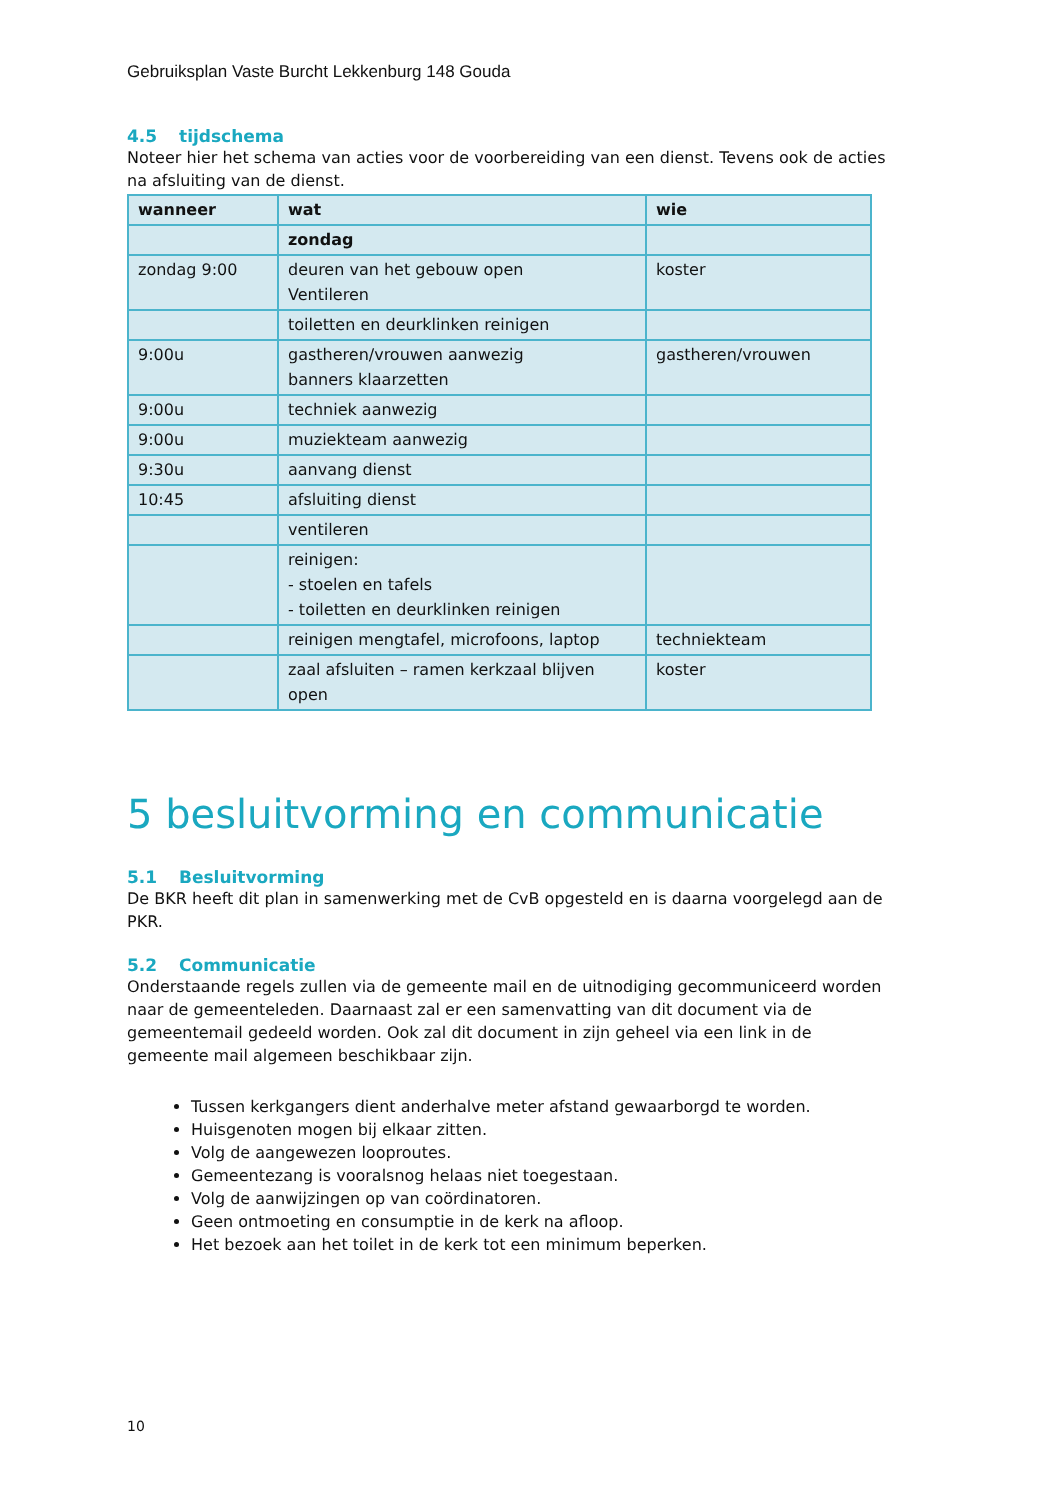Gebruiksplan Vaste Burcht Lekkenburg 148 Gouda
4.5 tijdschema
Noteer hier het schema van acties voor de voorbereiding van een dienst. Tevens ook de acties na afsluiting van de dienst.
| wanneer | wat | wie |
| --- | --- | --- |
| | zondag | |
| zondag 9:00 | deuren van het gebouw open Ventileren | koster |
| | toiletten en deurklinken reinigen | |
| 9:00u | gastheren/vrouwen aanwezig banners klaarzetten | gastheren/vrouwen |
| 9:00u | techniek aanwezig | |
| 9:00u | muziekteam aanwezig | |
| 9:30u | aanvang dienst | |
| 10:45 | afsluiting dienst | |
| | ventileren | |
| | reinigen: - stoelen en tafels - toiletten en deurklinken reinigen | |
| | reinigen mengtafel, microfoons, laptop | techniekteam |
| | zaal afsluiten – ramen kerkzaal blijven open | koster |
5 besluitvorming en communicatie
5.1 Besluitvorming
De BKR heeft dit plan in samenwerking met de CvB opgesteld en is daarna voorgelegd aan de PKR.
5.2 Communicatie
Onderstaande regels zullen via de gemeente mail en de uitnodiging gecommuniceerd worden naar de gemeenteleden. Daarnaast zal er een samenvatting van dit document via de gemeentemail gedeeld worden. Ook zal dit document in zijn geheel via een link in de gemeente mail algemeen beschikbaar zijn.
Tussen kerkgangers dient anderhalve meter afstand gewaarborgd te worden.
Huisgenoten mogen bij elkaar zitten.
Volg de aangewezen looproutes.
Gemeentezang is vooralsnog helaas niet toegestaan.
Volg de aanwijzingen op van coördinatoren.
Geen ontmoeting en consumptie in de kerk na afloop.
Het bezoek aan het toilet in de kerk tot een minimum beperken.
10